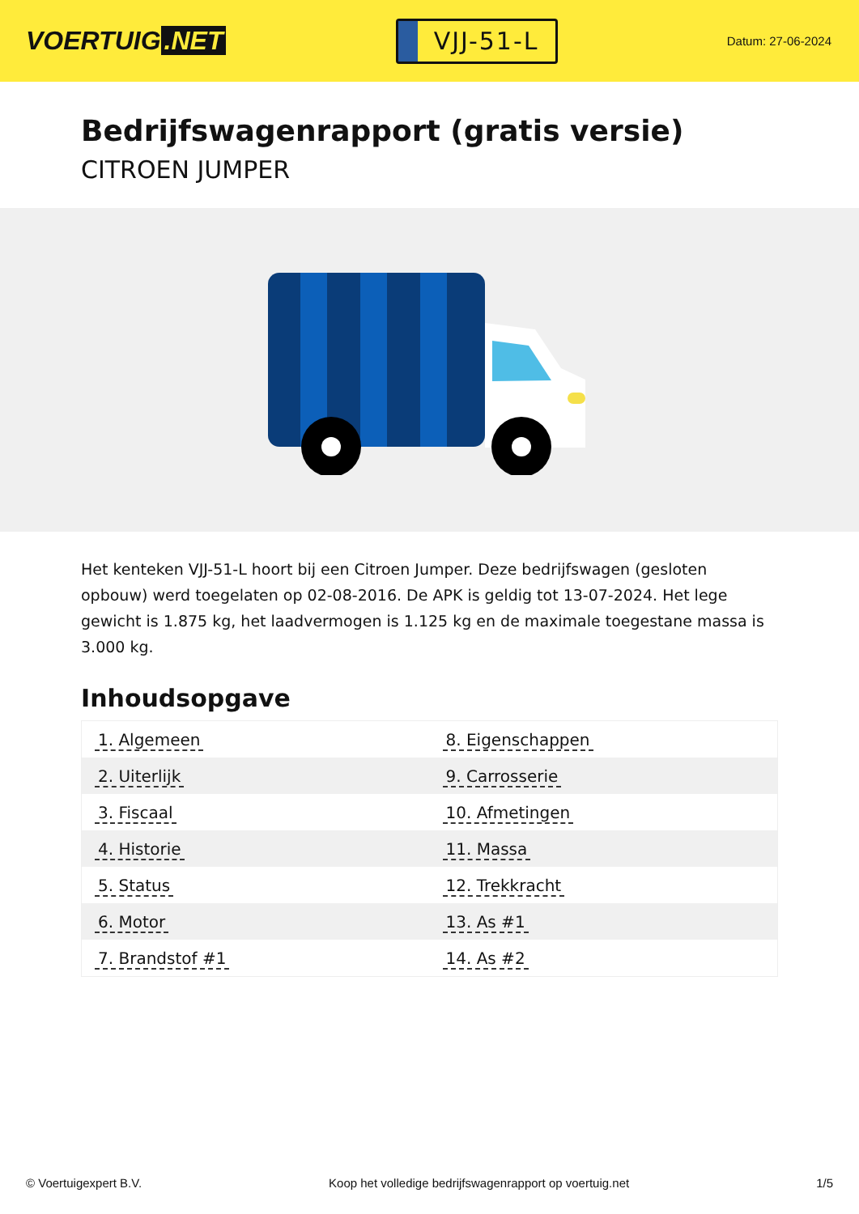VOERTUIG.NET
VJJ-51-L
Datum: 27-06-2024
Bedrijfswagenrapport (gratis versie)
CITROEN JUMPER
Het kenteken VJJ-51-L hoort bij een Citroen Jumper. Deze bedrijfswagen (gesloten opbouw) werd toegelaten op 02-08-2016. De APK is geldig tot 13-07-2024. Het lege gewicht is 1.875 kg, het laadvermogen is 1.125 kg en de maximale toegestane massa is 3.000 kg.
Inhoudsopgave
| 1. Algemeen | 8. Eigenschappen |
| 2. Uiterlijk | 9. Carrosserie |
| 3. Fiscaal | 10. Afmetingen |
| 4. Historie | 11. Massa |
| 5. Status | 12. Trekkracht |
| 6. Motor | 13. As #1 |
| 7. Brandstof #1 | 14. As #2 |
© Voertuigexpert B.V. Koop het volledige bedrijfswagenrapport op voertuig.net
1/5